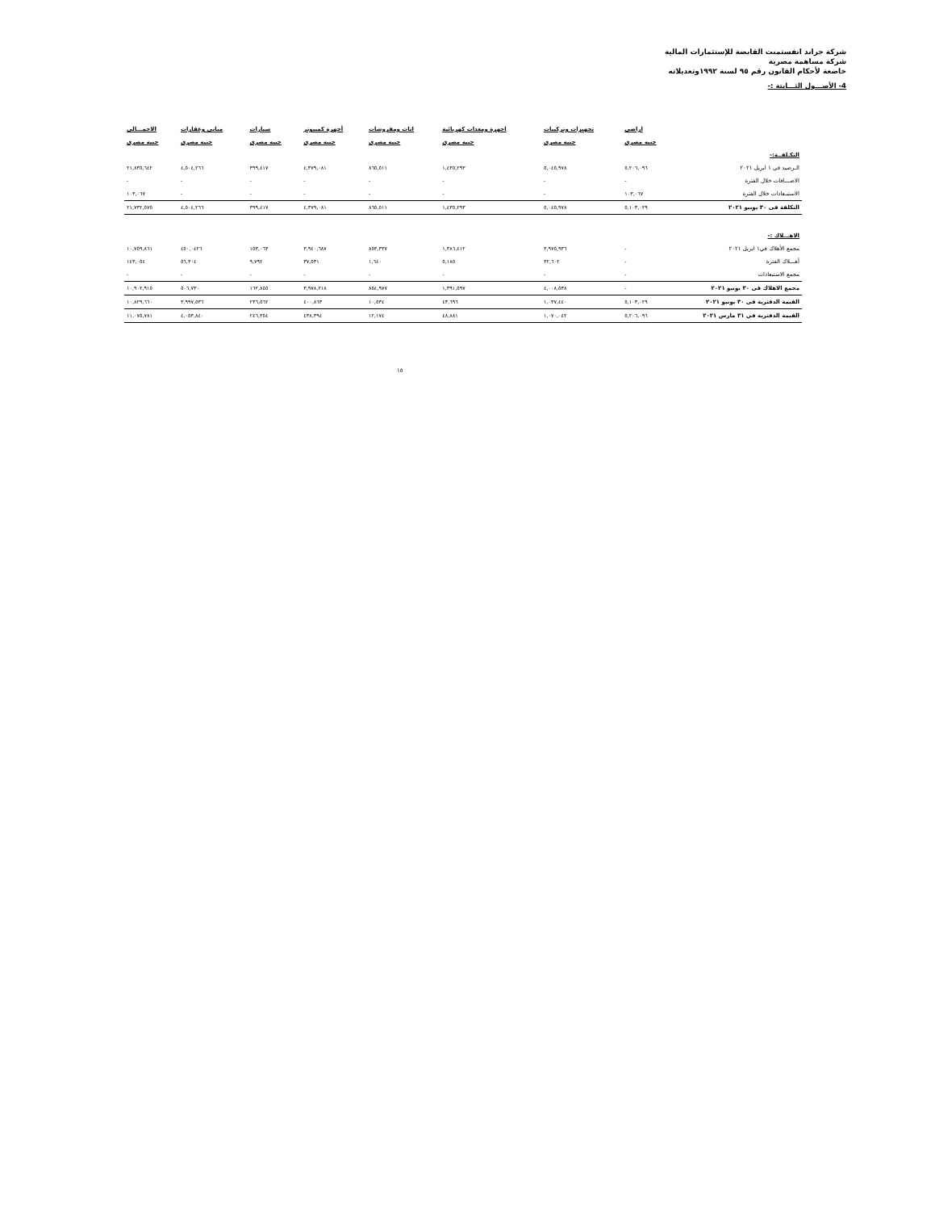شركة جراند انفستمنت القابضة للإستثمارات المالية
شركة مساهمة مصرية
خاضعة لأحكام القانون رقم ٩٥ لسنة ١٩٩٢وتعديلاته
4- الأصـــول الثـــابتة :-
| | اراضى | تجهيزات وتركيبات | اجهزة ومعدات كهربائية | اثاث ومفروشات | أجهزة كمبيوتر | سيارات | مبانى وعقارات | الاجمـــالى |
| | جنيه مصرى | جنيه مصرى | جنيه مصرى | جنيه مصرى | جنيه مصرى | جنيه مصرى | جنيه مصرى | جنيه مصرى |
| التكـلفــة:- | | | | | | | | |
| الـرصيد فى ١ ابريل ٢٠٢١ | ٥,٢٠٦,٠٩٦ | ٥,٠٤٥,٩٧٨ | ١,٤٣٥,٢٩٣ | ٨٦٥,٥١١ | ٤,٣٧٩,٠٨١ | ٣٩٩,٤١٧ | ٤,٥٠٤,٢٦٦ | ٢١,٨٣٥,٦٤٢ |
| الاضـــافات خلال الفترة | - | - | - | - | - | - | - | - |
| الاستبـعادات خلال الفترة | ١٠٣,٠٦٧ | - | - | - | - | - | - | ١٠٣,٠٦٧ |
| التكلفة فى ٣٠ يونيو ٢٠٢١ | ٥,١٠٣,٠٢٩ | ٥,٠٤٥,٩٧٨ | ١,٤٣٥,٢٩٣ | ٨٦٥,٥١١ | ٤,٣٧٩,٠٨١ | ٣٩٩,٤١٧ | ٤,٥٠٤,٢٦٦ | ٢١,٧٣٢,٥٧٥ |
| الاهـــلاك :- | | | | | | | | |
| مجمع الأهلاك في١ ابريل ٢٠٢١ | - | ٣,٩٧٥,٩٣٦ | ١,٣٨٦,٤١٢ | ٨٥٣,٣٣٧ | ٣,٩٤٠,٦٨٧ | ١٥٣,٠٦٣ | ٤٥٠,٠٤٢٦ | ١٠,٧٥٩,٨٦١ |
| أهـــلاك الفترة | - | ٣٢,٦٠٢ | ٥,١٨٥ | ١,٦٤٠ | ٣٧,٥٣١ | ٩,٧٩٢ | ٥٦,٣٠٤ | ١٤٣,٠٥٤ |
| مجمع الاستبعادات | - | - | - | - | - | - | - | - |
| مجمع الاهلاك فى ٣٠ يونيو ٢٠٢١ | - | ٤,٠٠٨,٥٣٨ | ١,٣٩١,٥٩٧ | ٨٥٤,٩٧٧ | ٣,٩٧٨,٢١٨ | ١٦٢,٨٥٥ | ٥٠٦,٧٣٠ | ١٠,٩٠٢,٩١٥ |
| القيمة الدفترية فى ٣٠ يونيو ٢٠٢١ | ٥,١٠٣,٠٢٩ | ١,٠٣٧,٤٤٠ | ٤٣,٦٩٦ | ١٠,٥٣٤ | ٤٠٠,٨٦٣ | ٢٣٦,٥٦٢ | ٣,٩٩٧,٥٣٦ | ١٠,٨٢٩,٦٦٠ |
| القيمة الدفترية في ٣١ مارس ٢٠٢١ | ٥,٢٠٦,٠٩٦ | ١,٠٧٠,٠٤٢ | ٤٨,٨٨١ | ١٢,١٧٤ | ٤٣٨,٣٩٤ | ٢٤٦,٣٥٤ | ٤,٠٥٣,٨٤٠ | ١١,٠٧٥,٧٨١ |
١٥